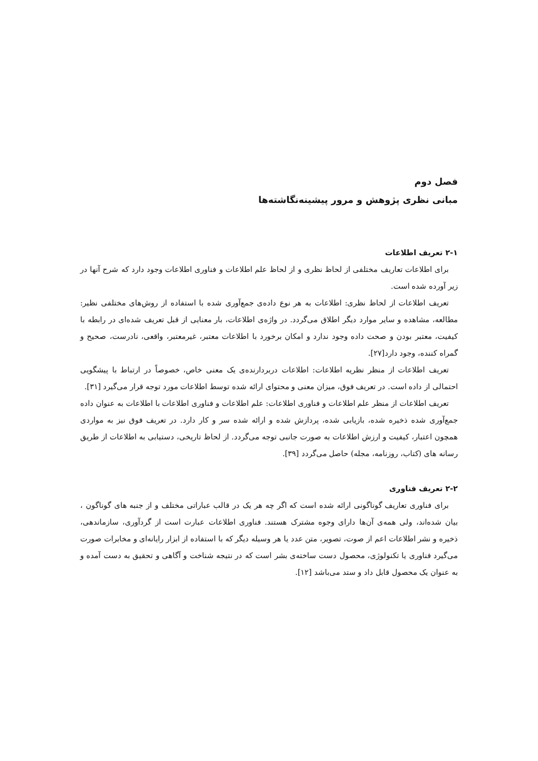فصل دوم
مبانی نظری پژوهش و مرور پیشینه‌نگاشته‌ها
۲-۱ تعریف اطلاعات
برای اطلاعات تعاریف مختلفی از لحاظ نظری و از لحاظ علم اطلاعات و فناوری اطلاعات وجود دارد که شرح آنها در زیر آورده شده است.
تعریف اطلاعات از لحاظ نظری: اطلاعات به هر نوع داده‌ی جمع‌آوری شده با استفاده از روش‌های مختلفی نظیر: مطالعه، مشاهده و سایر موارد دیگر اطلاق می‌گردد. در واژه‌ی اطلاعات، بار معنایی از قبل تعریف شده‌ای در رابطه با کیفیت، معتبر بودن و صحت داده وجود ندارد و امکان برخورد با اطلاعات معتبر، غیرمعتبر، واقعی، نادرست، صحیح و گمراه کننده، وجود دارد[۲۷].
تعریف اطلاعات از منظر نظریه اطلاعات: اطلاعات دربردارنده‌ی یک معنی خاص، خصوصاً در ارتباط با پیشگویی احتمالی از داده است. در تعریف فوق، میزان معنی و محتوای ارائه شده توسط اطلاعات مورد توجه قرار می‌گیرد [۳۱].
تعریف اطلاعات از منظر علم اطلاعات و فناوری اطلاعات: علم اطلاعات و فناوری اطلاعات با اطلاعات به عنوان داده جمع‌آوری شده ذخیره شده، بازیابی شده، پردازش شده و ارائه شده سر و کار دارد. در تعریف فوق نیز به مواردی همچون اعتبار، کیفیت و ارزش اطلاعات به صورت جانبی توجه می‌گردد. از لحاظ تاریخی، دستیابی به اطلاعات از طریق رسانه های (کتاب، روزنامه، مجله) حاصل می‌گردد [۳۹].
۲-۲ تعریف فناوری
برای فناوری تعاریف گوناگونی ارائه شده است که اگر چه هر یک در قالب عباراتی مختلف و از جنبه های گوناگون ، بیان شده‌اند، ولی همه‌ی آن‌ها دارای وجوه مشترک هستند. فناوری اطلاعات عبارت است از گردآوری، سازماندهی، ذخیره و نشر اطلاعات اعم از صوت، تصویر، متن عدد یا هر وسیله دیگر که با استفاده از ابزار رایانه‌ای و مخابرات صورت می‌گیرد فناوری یا تکنولوژی، محصول دست ساخته‌ی بشر است که در نتیجه شناخت و آگاهی و تحقیق به دست آمده و به عنوان یک محصول قابل داد و ستد می‌باشد [۱۲].